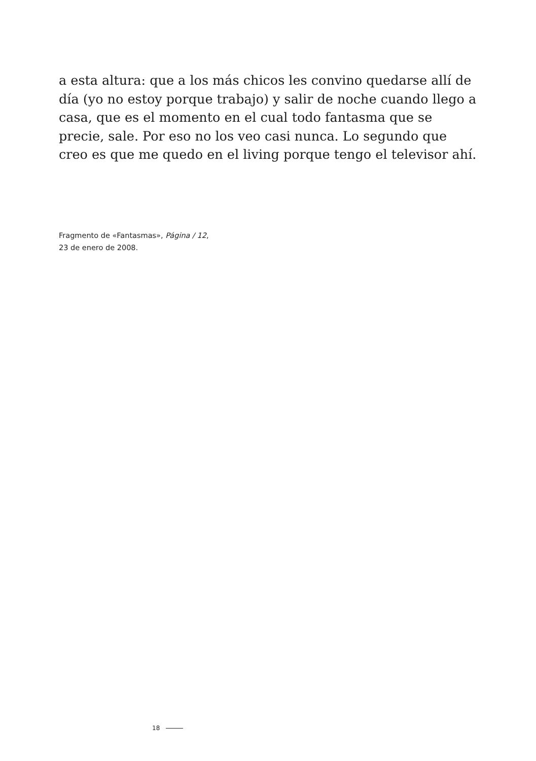a esta altura: que a los más chicos les convino quedarse allí de día (yo no estoy porque trabajo) y salir de noche cuando llego a casa, que es el momento en el cual todo fantasma que se precie, sale. Por eso no los veo casi nunca. Lo segundo que creo es que me quedo en el living porque tengo el televisor ahí.
Fragmento de «Fantasmas», Página / 12,
23 de enero de 2008.
18